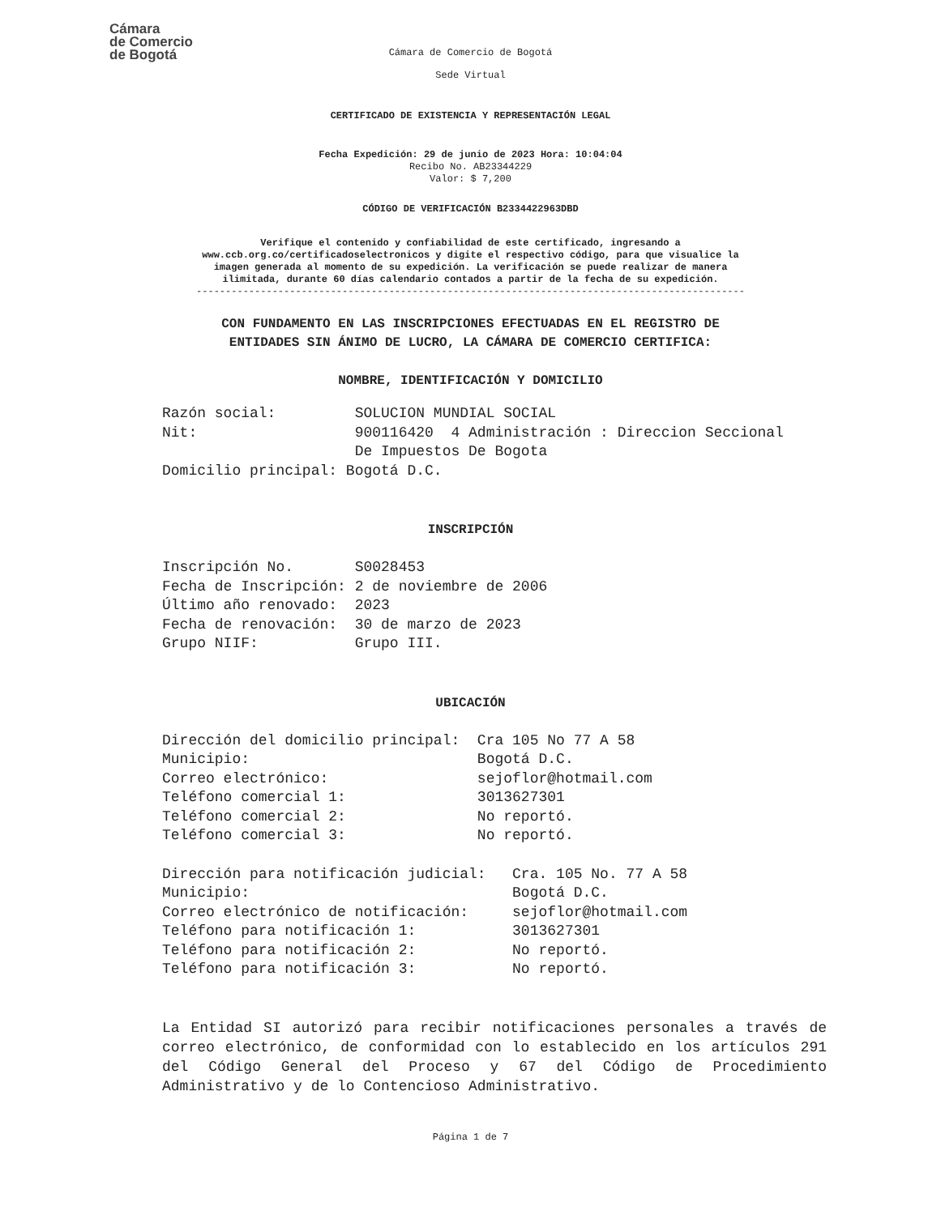Cámara
de Comercio
de Bogotá
Cámara de Comercio de Bogotá
Sede Virtual
CERTIFICADO DE EXISTENCIA Y REPRESENTACIÓN LEGAL
Fecha Expedición: 29 de junio de 2023 Hora: 10:04:04
Recibo No. AB23344229
Valor: $ 7,200
CÓDIGO DE VERIFICACIÓN B2334422963DBD
Verifique el contenido y confiabilidad de este certificado, ingresando a
www.ccb.org.co/certificadoselectronicos y digite el respectivo código, para que visualice la
imagen generada al momento de su expedición. La verificación se puede realizar de manera
ilimitada, durante 60 días calendario contados a partir de la fecha de su expedición.
----------------------------------------------------------------------------------------------
CON FUNDAMENTO EN LAS INSCRIPCIONES EFECTUADAS EN EL REGISTRO DE
ENTIDADES SIN ÁNIMO DE LUCRO, LA CÁMARA DE COMERCIO CERTIFICA:
NOMBRE, IDENTIFICACIÓN Y DOMICILIO
Razón social:         SOLUCION MUNDIAL SOCIAL
Nit:                  900116420  4 Administración : Direccion Seccional
                      De Impuestos De Bogota
Domicilio principal: Bogotá D.C.
INSCRIPCIÓN
Inscripción No.       S0028453
Fecha de Inscripción: 2 de noviembre de 2006
Último año renovado:  2023
Fecha de renovación:  30 de marzo de 2023
Grupo NIIF:           Grupo III.
UBICACIÓN
Dirección del domicilio principal:  Cra 105 No 77 A 58
Municipio:                          Bogotá D.C.
Correo electrónico:                 sejoflor@hotmail.com
Teléfono comercial 1:               3013627301
Teléfono comercial 2:               No reportó.
Teléfono comercial 3:               No reportó.
Dirección para notificación judicial:   Cra. 105 No. 77 A 58
Municipio:                              Bogotá D.C.
Correo electrónico de notificación:     sejoflor@hotmail.com
Teléfono para notificación 1:           3013627301
Teléfono para notificación 2:           No reportó.
Teléfono para notificación 3:           No reportó.
La Entidad SI autorizó para recibir notificaciones personales a través de correo electrónico, de conformidad con lo establecido en los artículos 291 del Código General del Proceso y 67 del Código de Procedimiento Administrativo y de lo Contencioso Administrativo.
Página 1 de 7